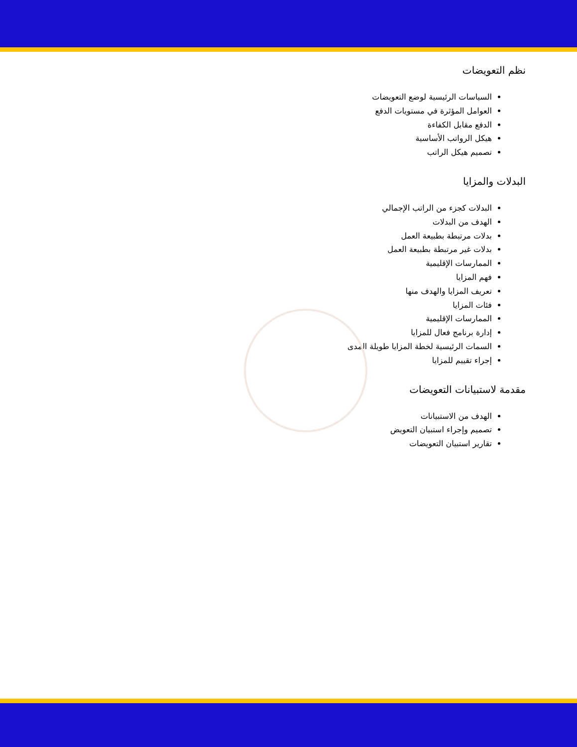نظم التعويضات
السياسات الرئيسية لوضع التعويضات
العوامل المؤثرة في مستويات الدفع
الدفع مقابل الكفاءة
هيكل الرواتب الأساسية
تصميم هيكل الراتب
البدلات والمزايا
البدلات كجزء من الراتب الإجمالي
الهدف من البدلات
بدلات مرتبطة بطبيعة العمل
بدلات غير مرتبطة بطبيعة العمل
الممارسات الإقليمية
فهم المزايا
تعريف المزايا والهدف منها
فئات المزايا
الممارسات الإقليمية
إدارة برنامج فعال للمزايا
السمات الرئيسية لخطة المزايا طويلة المدى
إجراء تقييم للمزايا
مقدمة لاستبيانات التعويضات
الهدف من الاستبيانات
تصميم وإجراء استبيان التعويض
تقارير استبيان التعويضات